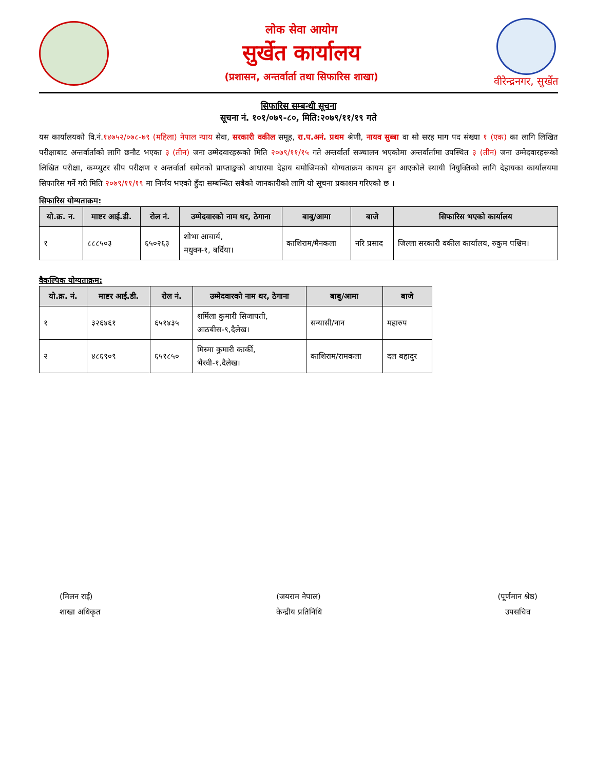लोक सेवा आयोग
सुर्खेत कार्यालय
(प्रशासन, अन्तर्वार्ता तथा सिफारिस शाखा)
वीरेन्द्रनगर, सुर्खेत
सिफारिस सम्बन्धी सूचना
सूचना नं. १०१/०७९-८०, मिति:२०७९/११/१९ गते
यस कार्यालयको वि.नं.१४७५२/०७८-७९ (महिला) नेपाल न्याय सेवा, सरकारी वकील समूह, रा.प.अनं. प्रथम श्रेणी, नायव सुब्बा वा सो सरह माग पद संख्या १ (एक) का लागि लिखित परीक्षाबाट अन्तर्वार्ताको लागि छनौट भएका ३ (तीन) जना उम्मेदवारहरूको मिति २०७९/११/१५ गते अन्तर्वार्ता सञ्चालन भएकोमा अन्तर्वार्तामा उपस्थित ३ (तीन) जना उम्मेदवारहरूको लिखित परीक्षा, कम्प्युटर सीप परीक्षण र अन्तर्वार्ता समेतको प्राप्ताङ्कको आधारमा देहाय बमोजिमको योग्यताक्रम कायम हुन आएकोले स्थायी नियुक्तिको लागि देहायका कार्यालयमा सिफारिस गर्ने गरी मिति २०७९/११/१९ मा निर्णय भएको हुँदा सम्बन्धित सबैको जानकारीको लागि यो सूचना प्रकाशन गरिएको छ ।
सिफारिस योग्यताक्रम:
| यो.क्र. न. | माष्टर आई.डी. | रोल नं. | उम्मेदवारको नाम थर, ठेगाना | बाबु/आमा | बाजे | सिफारिस भएको कार्यालय |
| --- | --- | --- | --- | --- | --- | --- |
| १ | ८८८५०३ | ६५०२६३ | शोभा आचार्य, मधुवन-१, बर्दिया। | काशिराम/मैनकला | नरि प्रसाद | जिल्ला सरकारी वकील कार्यालय, रुकुम पश्चिम। |
वैकल्पिक योग्यताक्रम:
| यो.क्र. नं. | माष्टर आई.डी. | रोल नं. | उम्मेदवारको नाम थर, ठेगाना | बाबु/आमा | बाजे |
| --- | --- | --- | --- | --- | --- |
| १ | ३२६४६१ | ६५१४३५ | शर्मिला कुमारी सिजापती, आठबीस-९,दैलेख। | सन्यासी/नान | महारुप |
| २ | ४८६९०९ | ६५१८५० | मिस्मा कुमारी कार्की, भैरवी-१,दैलेख। | काशिराम/रामकला | दल बहादुर |
(मिलन राई)
शाखा अधिकृत
(जयराम नेपाल)
केन्द्रीय प्रतिनिधि
(पूर्णमान श्रेष्ठ)
उपसचिव